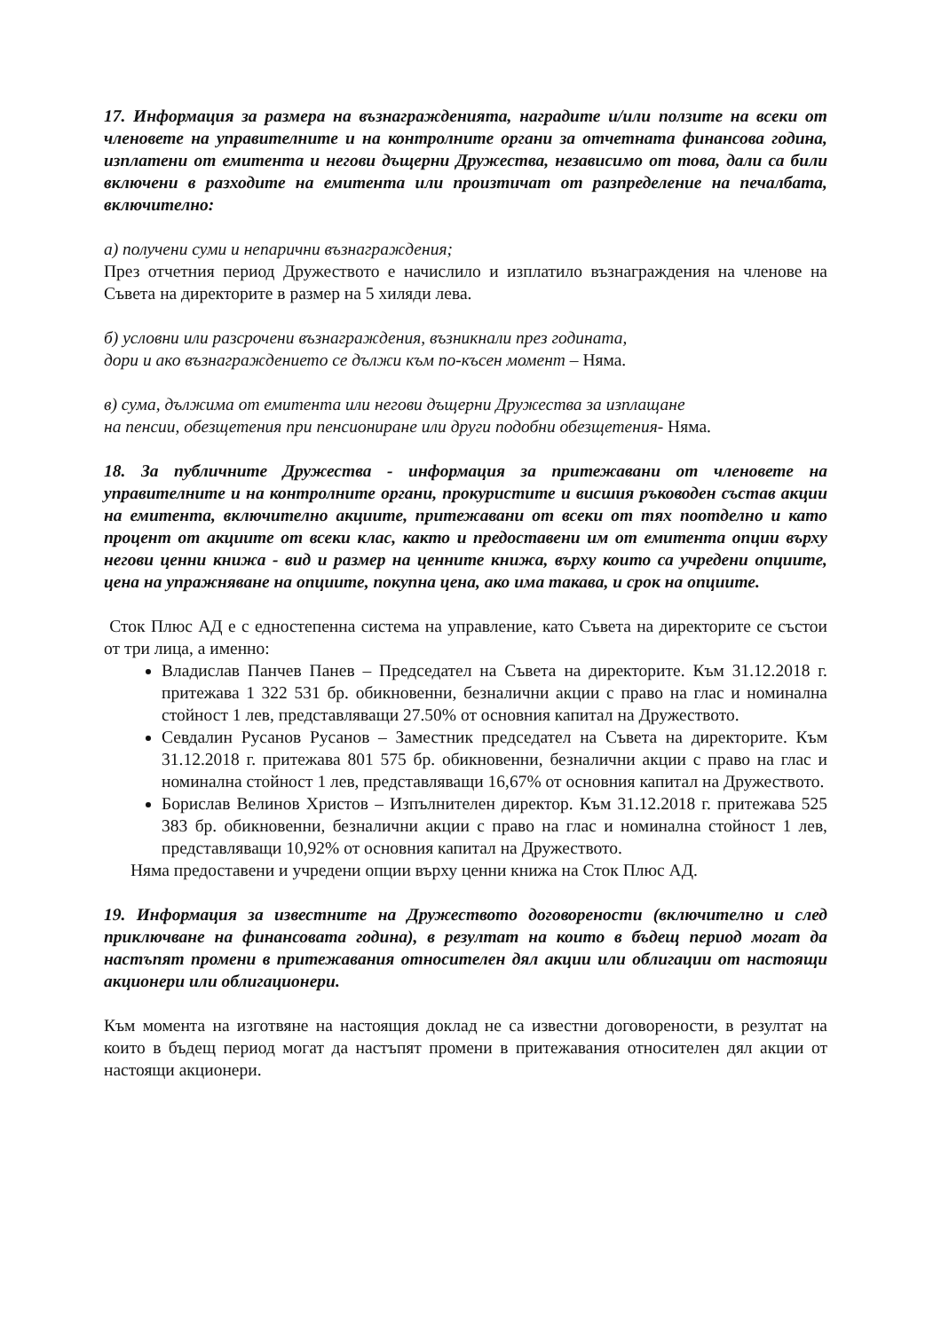17. Информация за размера на възнагражденията, наградите и/или ползите на всеки от членовете на управителните и на контролните органи за отчетната финансова година, изплатени от емитента и негови дъщерни Дружества, независимо от това, дали са били включени в разходите на емитента или произтичат от разпределение на печалбата, включително:
а) получени суми и непарични възнаграждения;
През отчетния период Дружеството е начислило и изплатило възнаграждения на членове на Съвета на директорите в размер на 5 хиляди лева.
б) условни или разсрочени възнаграждения, възникнали през годината,
дори и ако възнаграждението се дължи към по-късен момент – Няма.
в) сума, дължима от емитента или негови дъщерни Дружества за изплащане
на пенсии, обезщетения при пенсиониране или други подобни обезщетения- Няма.
18. За публичните Дружества - информация за притежавани от членовете на управителните и на контролните органи, прокуристите и висшия ръководен състав акции на емитента, включително акциите, притежавани от всеки от тях поотделно и като процент от акциите от всеки клас, както и предоставени им от емитента опции върху негови ценни книжа - вид и размер на ценните книжа, върху които са учредени опциите, цена на упражняване на опциите, покупна цена, ако има такава, и срок на опциите.
Сток Плюс АД е с едностепенна система на управление, като Съвета на директорите се състои от три лица, а именно:
Владислав Панчев Панев – Председател на Съвета на директорите. Към 31.12.2018 г. притежава 1 322 531 бр. обикновенни, безналични акции с право на глас и номинална стойност 1 лев, представляващи 27.50% от основния капитал на Дружеството.
Севдалин Русанов Русанов – Заместник председател на Съвета на директорите. Към 31.12.2018 г. притежава 801 575 бр. обикновенни, безналични акции с право на глас и номинална стойност 1 лев, представляващи 16,67% от основния капитал на Дружеството.
Борислав Велинов Христов – Изпълнителен директор. Към 31.12.2018 г. притежава 525 383 бр. обикновенни, безналични акции с право на глас и номинална стойност 1 лев, представляващи 10,92% от основния капитал на Дружеството.
Няма предоставени и учредени опции върху ценни книжа на Сток Плюс АД.
19. Информация за известните на Дружеството договорености (включително и след приключване на финансовата година), в резултат на които в бъдещ период могат да настъпят промени в притежавания относителен дял акции или облигации от настоящи акционери или облигационери.
Към момента на изготвяне на настоящия доклад не са известни договорености, в резултат на които в бъдещ период могат да настъпят промени в притежавания относителен дял акции от настоящи акционери.